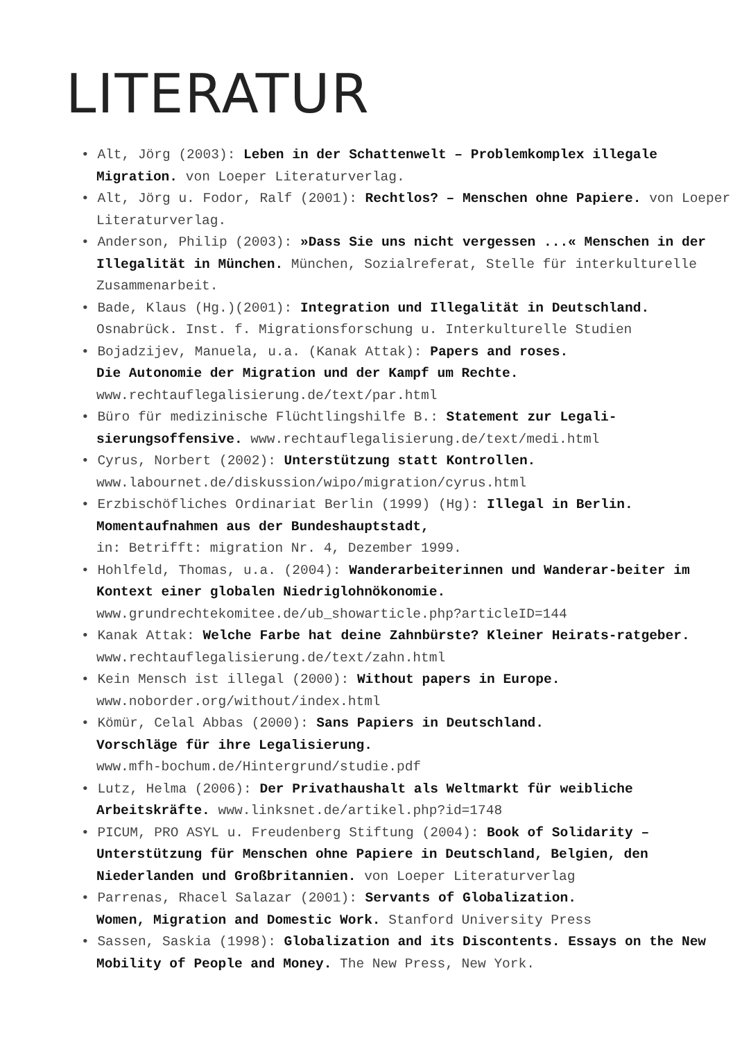LITERATUR
• Alt, Jörg (2003): Leben in der Schattenwelt – Problemkomplex illegale Migration. von Loeper Literaturverlag.
• Alt, Jörg u. Fodor, Ralf (2001): Rechtlos? – Menschen ohne Papiere. von Loeper Literaturverlag.
• Anderson, Philip (2003): »Dass Sie uns nicht vergessen ...« Menschen in der Illegalität in München. München, Sozialreferat, Stelle für interkulturelle Zusammenarbeit.
• Bade, Klaus (Hg.)(2001): Integration und Illegalität in Deutschland. Osnabrück. Inst. f. Migrationsforschung u. Interkulturelle Studien
• Bojadzijev, Manuela, u.a. (Kanak Attak): Papers and roses.
Die Autonomie der Migration und der Kampf um Rechte.
www.rechtauflegalisierung.de/text/par.html
• Büro für medizinische Flüchtlingshilfe B.: Statement zur Legali-sierungsoffensive. www.rechtauflegalisierung.de/text/medi.html
• Cyrus, Norbert (2002): Unterstützung statt Kontrollen.
www.labournet.de/diskussion/wipo/migration/cyrus.html
• Erzbischöfliches Ordinariat Berlin (1999) (Hg): Illegal in Berlin. Momentaufnahmen aus der Bundeshauptstadt,
in: Betrifft: migration Nr. 4, Dezember 1999.
• Hohlfeld, Thomas, u.a. (2004): Wanderarbeiterinnen und Wanderar-beiter im Kontext einer globalen Niedriglohnökonomie.
www.grundrechtekomitee.de/ub_showarticle.php?articleID=144
• Kanak Attak: Welche Farbe hat deine Zahnbürste? Kleiner Heirats-ratgeber. www.rechtauflegalisierung.de/text/zahn.html
• Kein Mensch ist illegal (2000): Without papers in Europe.
www.noborder.org/without/index.html
• Kömür, Celal Abbas (2000): Sans Papiers in Deutschland.
Vorschläge für ihre Legalisierung.
www.mfh-bochum.de/Hintergrund/studie.pdf
• Lutz, Helma (2006): Der Privathaushalt als Weltmarkt für weibliche Arbeitskräfte. www.linksnet.de/artikel.php?id=1748
• PICUM, PRO ASYL u. Freudenberg Stiftung (2004): Book of Solidarity – Unterstützung für Menschen ohne Papiere in Deutschland, Belgien, den Niederlanden und Großbritannien. von Loeper Literaturverlag
• Parrenas, Rhacel Salazar (2001): Servants of Globalization.
Women, Migration and Domestic Work. Stanford University Press
• Sassen, Saskia (1998): Globalization and its Discontents. Essays on the New Mobility of People and Money. The New Press, New York.